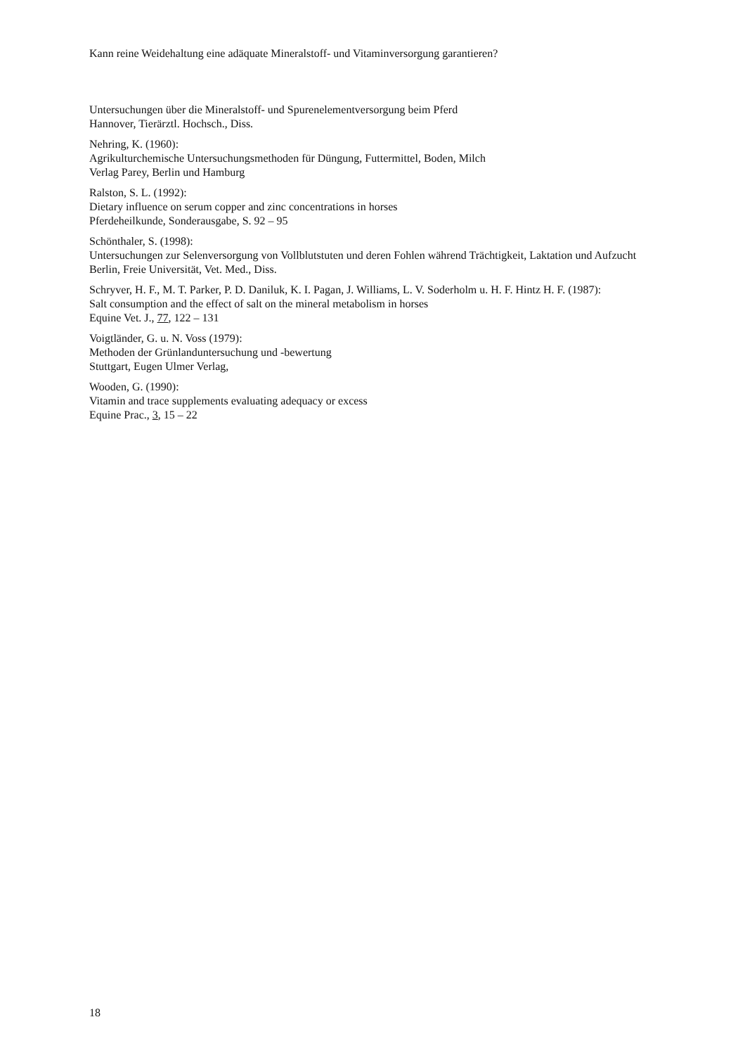Kann reine Weidehaltung eine adäquate Mineralstoff- und Vitaminversorgung garantieren?
Untersuchungen über die Mineralstoff- und Spurenelementversorgung beim Pferd
Hannover, Tierärztl. Hochsch., Diss.
Nehring, K. (1960):
Agrikulturchemische Untersuchungsmethoden für Düngung, Futtermittel, Boden, Milch
Verlag Parey, Berlin und Hamburg
Ralston, S. L. (1992):
Dietary influence on serum copper and zinc concentrations in horses
Pferdeheilkunde, Sonderausgabe, S. 92 – 95
Schönthaler, S. (1998):
Untersuchungen zur Selenversorgung von Vollblutstuten und deren Fohlen während Trächtigkeit, Laktation und Aufzucht
Berlin, Freie Universität, Vet. Med., Diss.
Schryver, H. F., M. T. Parker, P. D. Daniluk, K. I. Pagan, J. Williams, L. V. Soderholm u. H. F. Hintz H. F. (1987):
Salt consumption and the effect of salt on the mineral metabolism in horses
Equine Vet. J., 77, 122 – 131
Voigtländer, G. u. N. Voss (1979):
Methoden der Grünlanduntersuchung und -bewertung
Stuttgart, Eugen Ulmer Verlag,
Wooden, G. (1990):
Vitamin and trace supplements evaluating adequacy or excess
Equine Prac., 3, 15 – 22
18